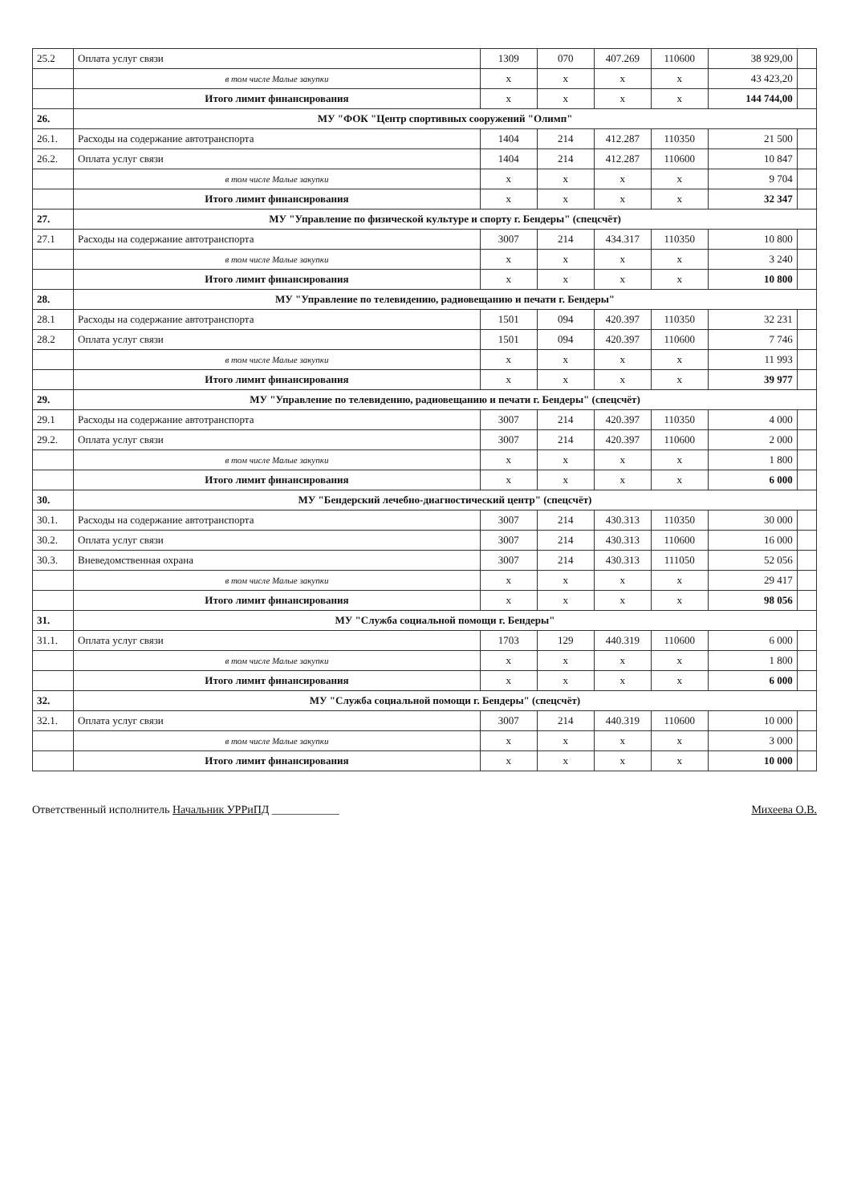| 25.2 | Оплата услуг связи | 1309 | 070 | 407.269 | 110600 | 38 929,00 | |
| | в том числе Малые закупки | x | x | x | x | 43 423,20 | |
| | Итого лимит финансирования | x | x | x | x | 144 744,00 | |
| 26. | МУ "ФОК "Центр спортивных сооружений "Олимп" | | | | | | |
| 26.1. | Расходы на содержание автотранспорта | 1404 | 214 | 412.287 | 110350 | 21 500 | |
| 26.2. | Оплата услуг связи | 1404 | 214 | 412.287 | 110600 | 10 847 | |
| | в том числе Малые закупки | x | x | x | x | 9 704 | |
| | Итого лимит финансирования | x | x | x | x | 32 347 | |
| 27. | МУ "Управление по физической культуре и спорту г. Бендеры" (спецсчёт) | | | | | | |
| 27.1 | Расходы на содержание автотранспорта | 3007 | 214 | 434.317 | 110350 | 10 800 | |
| | в том числе Малые закупки | x | x | x | x | 3 240 | |
| | Итого лимит финансирования | x | x | x | x | 10 800 | |
| 28. | МУ "Управление по телевидению, радиовещанию и печати г. Бендеры" | | | | | | |
| 28.1 | Расходы на содержание автотранспорта | 1501 | 094 | 420.397 | 110350 | 32 231 | |
| 28.2 | Оплата услуг связи | 1501 | 094 | 420.397 | 110600 | 7 746 | |
| | в том числе Малые закупки | x | x | x | x | 11 993 | |
| | Итого лимит финансирования | x | x | x | x | 39 977 | |
| 29. | МУ "Управление по телевидению, радиовещанию и печати г. Бендеры" (спецсчёт) | | | | | | |
| 29.1 | Расходы на содержание автотранспорта | 3007 | 214 | 420.397 | 110350 | 4 000 | |
| 29.2. | Оплата услуг связи | 3007 | 214 | 420.397 | 110600 | 2 000 | |
| | в том числе Малые закупки | x | x | x | x | 1 800 | |
| | Итого лимит финансирования | x | x | x | x | 6 000 | |
| 30. | МУ "Бендерский лечебно-диагностический центр" (спецсчёт) | | | | | | |
| 30.1. | Расходы на содержание автотранспорта | 3007 | 214 | 430.313 | 110350 | 30 000 | |
| 30.2. | Оплата услуг связи | 3007 | 214 | 430.313 | 110600 | 16 000 | |
| 30.3. | Вневедомственная охрана | 3007 | 214 | 430.313 | 111050 | 52 056 | |
| | в том числе Малые закупки | x | x | x | x | 29 417 | |
| | Итого лимит финансирования | x | x | x | x | 98 056 | |
| 31. | МУ "Служба социальной помощи г. Бендеры" | | | | | | |
| 31.1. | Оплата услуг связи | 1703 | 129 | 440.319 | 110600 | 6 000 | |
| | в том числе Малые закупки | x | x | x | x | 1 800 | |
| | Итого лимит финансирования | x | x | x | x | 6 000 | |
| 32. | МУ "Служба социальной помощи г. Бендеры" (спецсчёт) | | | | | | |
| 32.1. | Оплата услуг связи | 3007 | 214 | 440.319 | 110600 | 10 000 | |
| | в том числе Малые закупки | x | x | x | x | 3 000 | |
| | Итого лимит финансирования | x | x | x | x | 10 000 | |
Ответственный исполнитель Начальник УРРиПД ____________ Михеева О.В.